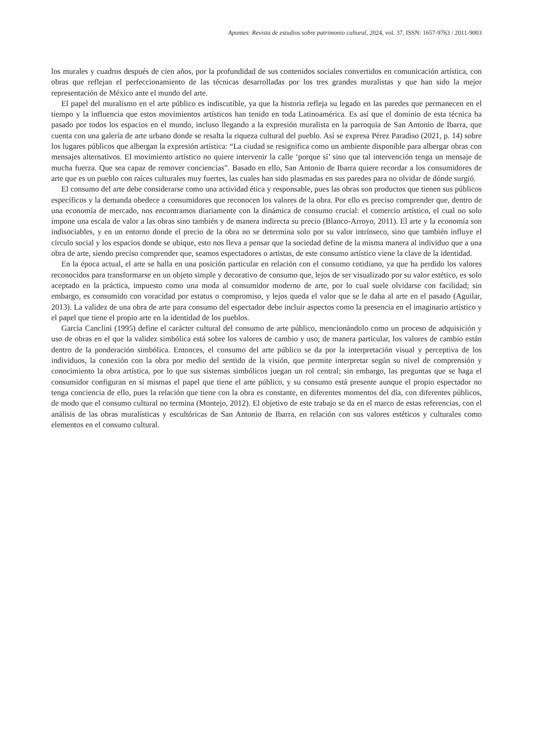Apuntes: Revista de estudios sobre patrimonio cultural, 2024, vol. 37, ISSN: 1657-9763 / 2011-9003
los murales y cuadros después de cien años, por la profundidad de sus contenidos sociales convertidos en comunicación artística, con obras que reflejan el perfeccionamiento de las técnicas desarrolladas por los tres grandes muralistas y que han sido la mejor representación de México ante el mundo del arte.
El papel del muralismo en el arte público es indiscutible, ya que la historia refleja su legado en las paredes que permanecen en el tiempo y la influencia que estos movimientos artísticos han tenido en toda Latinoamérica. Es así que el dominio de esta técnica ha pasado por todos los espacios en el mundo, incluso llegando a la expresión muralista en la parroquia de San Antonio de Ibarra, que cuenta con una galería de arte urbano donde se resalta la riqueza cultural del pueblo. Así se expresa Pérez Paradiso (2021, p. 14) sobre los lugares públicos que albergan la expresión artística: “La ciudad se resignifica como un ambiente disponible para albergar obras con mensajes alternativos. El movimiento artístico no quiere intervenir la calle ‘porque sí’ sino que tal intervención tenga un mensaje de mucha fuerza. Que sea capaz de remover conciencias”. Basado en ello, San Antonio de Ibarra quiere recordar a los consumidores de arte que es un pueblo con raíces culturales muy fuertes, las cuales han sido plasmadas en sus paredes para no olvidar de dónde surgió.
El consumo del arte debe considerarse como una actividad ética y responsable, pues las obras son productos que tienen sus públicos específicos y la demanda obedece a consumidores que reconocen los valores de la obra. Por ello es preciso comprender que, dentro de una economía de mercado, nos encontramos diariamente con la dinámica de consumo crucial: el comercio artístico, el cual no solo impone una escala de valor a las obras sino también y de manera indirecta su precio (Blanco-Arroyo, 2011). El arte y la economía son indisociables, y en un entorno donde el precio de la obra no se determina solo por su valor intrínseco, sino que también influye el círculo social y los espacios donde se ubique, esto nos lleva a pensar que la sociedad define de la misma manera al individuo que a una obra de arte, siendo preciso comprender que, seamos espectadores o artistas, de este consumo artístico viene la clave de la identidad.
En la época actual, el arte se halla en una posición particular en relación con el consumo cotidiano, ya que ha perdido los valores reconocidos para transformarse en un objeto simple y decorativo de consumo que, lejos de ser visualizado por su valor estético, es solo aceptado en la práctica, impuesto como una moda al consumidor moderno de arte, por lo cual suele olvidarse con facilidad; sin embargo, es consumido con voracidad por estatus o compromiso, y lejos queda el valor que se le daba al arte en el pasado (Aguilar, 2013). La validez de una obra de arte para consumo del espectador debe incluir aspectos como la presencia en el imaginario artístico y el papel que tiene el propio arte en la identidad de los pueblos.
García Canclini (1995) define el carácter cultural del consumo de arte público, mencionándolo como un proceso de adquisición y uso de obras en el que la validez simbólica está sobre los valores de cambio y uso; de manera particular, los valores de cambio están dentro de la ponderación simbólica. Entonces, el consumo del arte público se da por la interpretación visual y perceptiva de los individuos, la conexión con la obra por medio del sentido de la visión, que permite interpretar según su nivel de comprensión y conocimiento la obra artística, por lo que sus sistemas simbólicos juegan un rol central; sin embargo, las preguntas que se haga el consumidor configuran en sí mismas el papel que tiene el arte público, y su consumo está presente aunque el propio espectador no tenga conciencia de ello, pues la relación que tiene con la obra es constante, en diferentes momentos del día, con diferentes públicos, de modo que el consumo cultural no termina (Montejo, 2012). El objetivo de este trabajo se da en el marco de estas referencias, con el análisis de las obras muralísticas y escultóricas de San Antonio de Ibarra, en relación con sus valores estéticos y culturales como elementos en el consumo cultural.